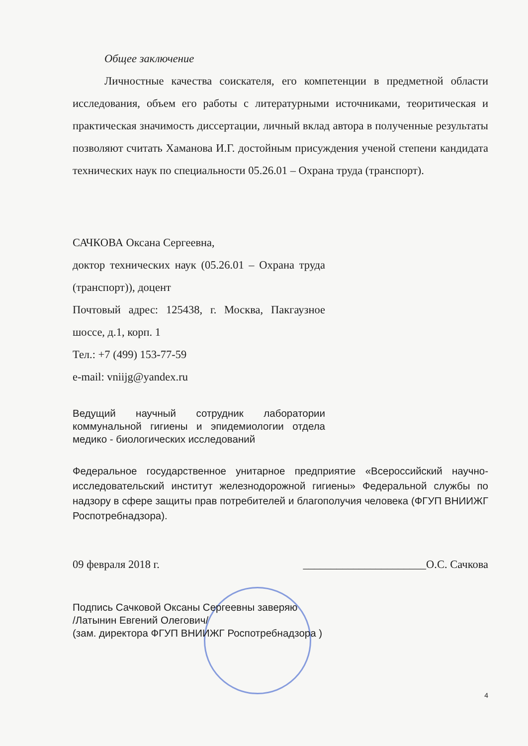Общее заключение
Личностные качества соискателя, его компетенции в предметной области исследования, объем его работы с литературными источниками, теоритическая и практическая значимость диссертации, личный вклад автора в полученные результаты позволяют считать Хаманова И.Г. достойным присуждения ученой степени кандидата технических наук по специальности 05.26.01 – Охрана труда (транспорт).
САЧКОВА Оксана Сергеевна,
доктор технических наук (05.26.01 – Охрана труда (транспорт)), доцент
Почтовый адрес: 125438, г. Москва, Пакгаузное шоссе, д.1, корп. 1
Тел.: +7 (499) 153-77-59
e-mail: vniijg@yandex.ru
Ведущий научный сотрудник лаборатории коммунальной гигиены и эпидемиологии отдела медико - биологических исследований
Федеральное государственное унитарное предприятие «Всероссийский научно-исследовательский институт железнодорожной гигиены» Федеральной службы по надзору в сфере защиты прав потребителей и благополучия человека (ФГУП ВНИИЖГ Роспотребнадзора).
09 февраля 2018 г. ______________________О.С. Сачкова
Подпись Сачковой Оксаны Сергеевны заверяю
/Латынин Евгений Олегович/
(зам. директора ФГУП ВНИИЖГ Роспотребнадзора )
4